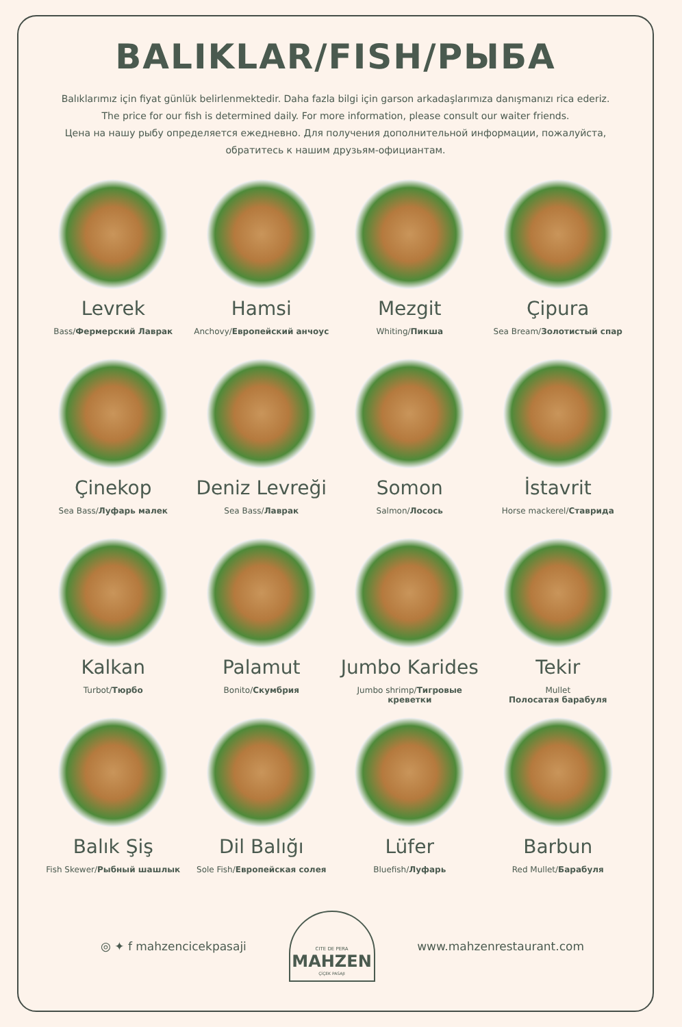BALIKLAR/FISH/РЫБА
Balıklarımız için fiyat günlük belirlenmektedir. Daha fazla bilgi için garson arkadaşlarımıza danışmanızı rica ederiz.
The price for our fish is determined daily. For more information, please consult our waiter friends.
Цена на нашу рыбу определяется ежедневно. Для получения дополнительной информации, пожалуйста, обратитесь к нашим друзьям-официантам.
Levrek
Bass/Фермерский Лаврак
Hamsi
Anchovy/Европейский анчоус
Mezgit
Whiting/Пикша
Çipura
Sea Bream/Золотистый спар
Çinekop
Sea Bass/Луфарь малек
Deniz Levreği
Sea Bass/Лаврак
Somon
Salmon/Лосось
İstavrit
Horse mackerel/Ставрида
Kalkan
Turbot/Тюрбо
Palamut
Bonito/Скумбрия
Jumbo Karides
Jumbo shrimp/Тигровые креветки
Tekir
Mullet
Полосатая барабуля
Balık Şiş
Fish Skewer/Рыбный шашлык
Dil Balığı
Sole Fish/Европейская солея
Lüfer
Bluefish/Луфарь
Barbun
Red Mullet/Барабуля
◎ ✦ f mahzencicekpasaji
CITE DE PERA
MAHZEN
ÇİÇEK PASAJI
www.mahzenrestaurant.com